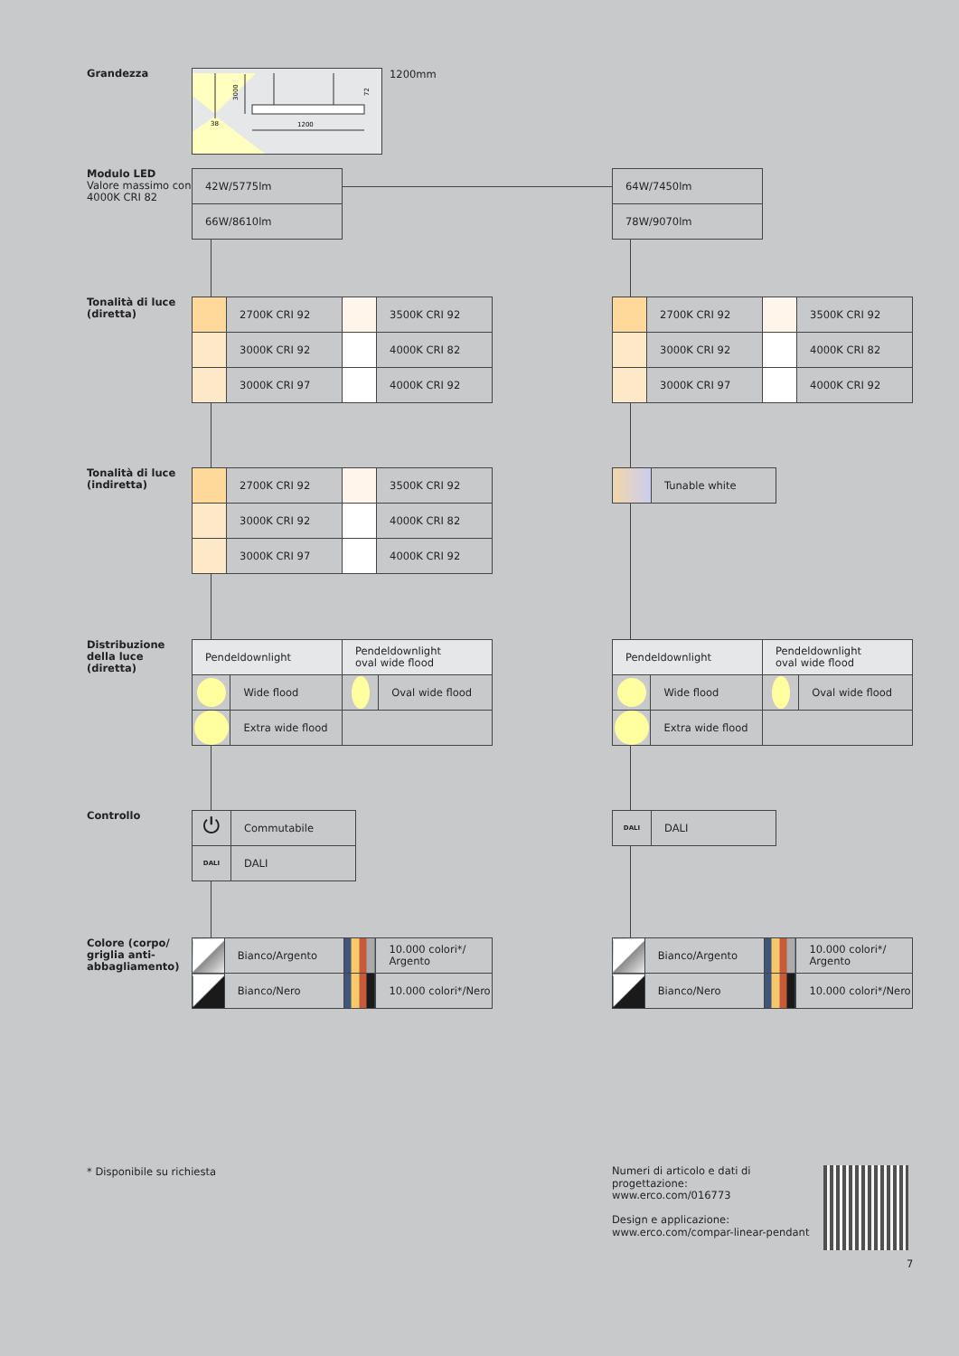Grandezza
3000
1200
38
72
1200mm
Modulo LED
Valore massimo con 4000K CRI 82
| 42W/5775lm |
| 66W/8610lm |
| 64W/7450lm |
| 78W/9070lm |
Tonalità di luce (diretta)
| | 2700K CRI 92 | | 3500K CRI 92 |
| | 3000K CRI 92 | | 4000K CRI 82 |
| | 3000K CRI 97 | | 4000K CRI 92 |
| | 2700K CRI 92 | | 3500K CRI 92 |
| | 3000K CRI 92 | | 4000K CRI 82 |
| | 3000K CRI 97 | | 4000K CRI 92 |
Tonalità di luce (indiretta)
| | 2700K CRI 92 | | 3500K CRI 92 |
| | 3000K CRI 92 | | 4000K CRI 82 |
| | 3000K CRI 97 | | 4000K CRI 92 |
| | Tunable white |
Distribuzione della luce (diretta)
| Pendeldownlight | | Pendeldownlight oval wide flood | |
| | Wide flood | | Oval wide flood |
| | Extra wide flood | | |
| Pendeldownlight | | Pendeldownlight oval wide flood | |
| | Wide flood | | Oval wide flood |
| | Extra wide flood | | |
Controllo
| ⏻ | Commutabile |
| DALI | DALI |
| DALI | DALI |
Colore (corpo/ griglia anti-abbagliamento)
| | Bianco/Argento | | 10.000 colori*/ Argento |
| | Bianco/Nero | | 10.000 colori*/Nero |
| | Bianco/Argento | | 10.000 colori*/ Argento |
| | Bianco/Nero | | 10.000 colori*/Nero |
* Disponibile su richiesta
Numeri di articolo e dati di progettazione:
www.erco.com/016773
Design e applicazione:
www.erco.com/compar-linear-pendant
7